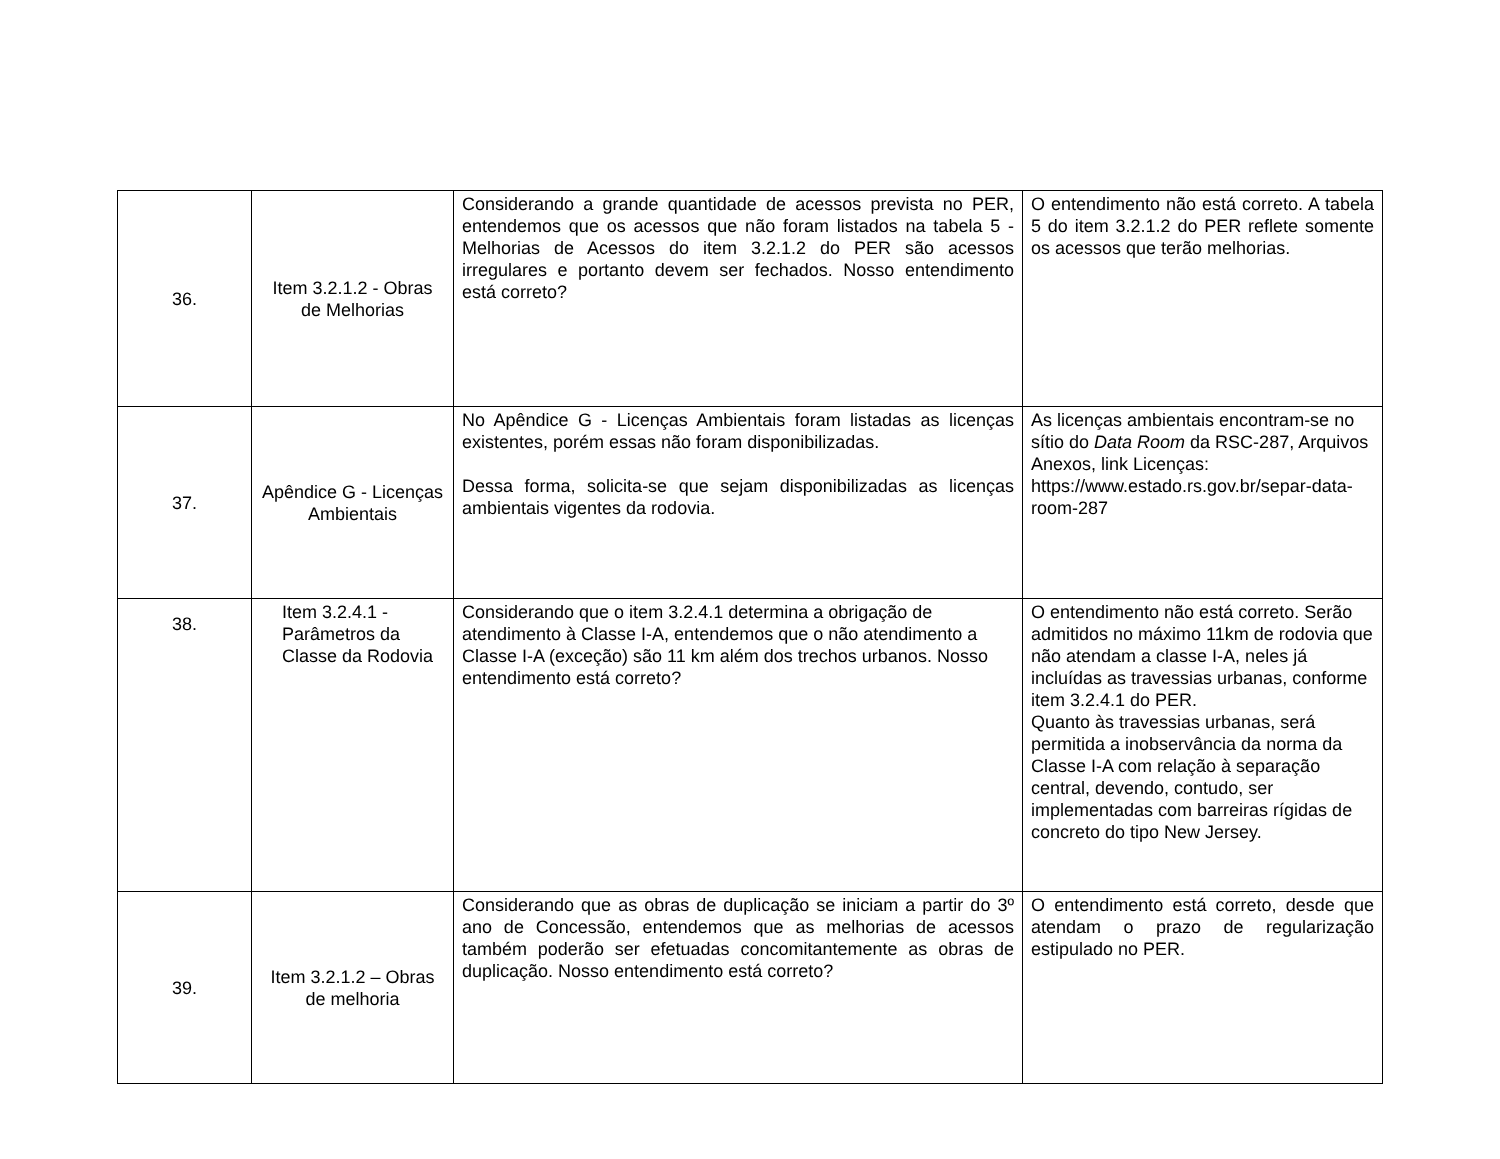| 36. | Item 3.2.1.2 - Obras de Melhorias | Considerando a grande quantidade de acessos prevista no PER, entendemos que os acessos que não foram listados na tabela 5 - Melhorias de Acessos do item 3.2.1.2 do PER são acessos irregulares e portanto devem ser fechados. Nosso entendimento está correto? | O entendimento não está correto. A tabela 5 do item 3.2.1.2 do PER reflete somente os acessos que terão melhorias. |
| 37. | Apêndice G - Licenças Ambientais | No Apêndice G - Licenças Ambientais foram listadas as licenças existentes, porém essas não foram disponibilizadas. Dessa forma, solicita-se que sejam disponibilizadas as licenças ambientais vigentes da rodovia. | As licenças ambientais encontram-se no sítio do Data Room da RSC-287, Arquivos Anexos, link Licenças: https://www.estado.rs.gov.br/separ-data-room-287 |
| 38. | Item 3.2.4.1 - Parâmetros da Classe da Rodovia | Considerando que o item 3.2.4.1 determina a obrigação de atendimento à Classe I-A, entendemos que o não atendimento a Classe I-A (exceção) são 11 km além dos trechos urbanos. Nosso entendimento está correto? | O entendimento não está correto. Serão admitidos no máximo 11km de rodovia que não atendam a classe I-A, neles já incluídas as travessias urbanas, conforme item 3.2.4.1 do PER. Quanto às travessias urbanas, será permitida a inobservância da norma da Classe I-A com relação à separação central, devendo, contudo, ser implementadas com barreiras rígidas de concreto do tipo New Jersey. |
| 39. | Item 3.2.1.2 – Obras de melhoria | Considerando que as obras de duplicação se iniciam a partir do 3º ano de Concessão, entendemos que as melhorias de acessos também poderão ser efetuadas concomitantemente as obras de duplicação. Nosso entendimento está correto? | O entendimento está correto, desde que atendam o prazo de regularização estipulado no PER. |